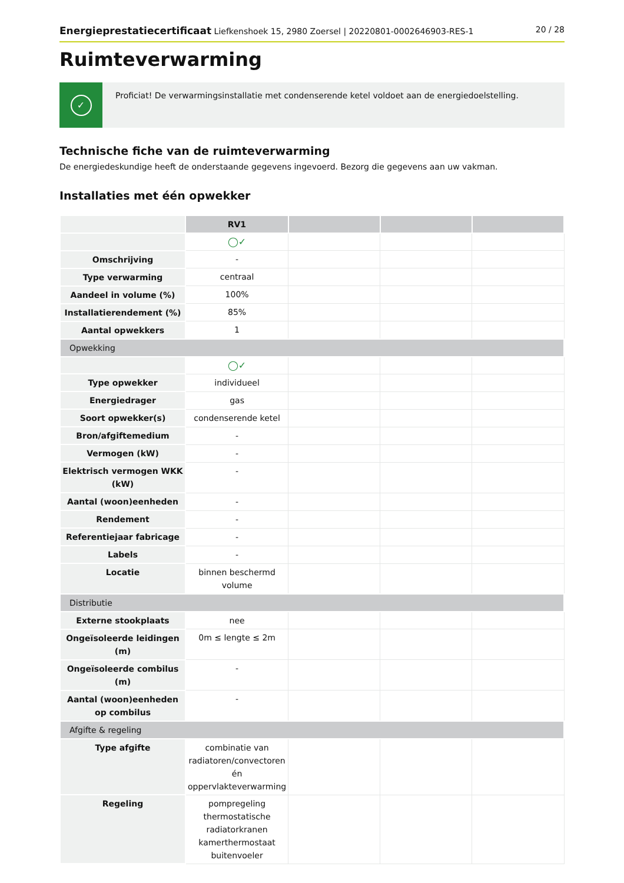Energieprestatiecertificaat Liefkenshoek 15, 2980 Zoersel | 20220801-0002646903-RES-1
20 / 28
Ruimteverwarming
✓
Proficiat! De verwarmingsinstallatie met condenserende ketel voldoet aan de energiedoelstelling.
Technische fiche van de ruimteverwarming
De energiedeskundige heeft de onderstaande gegevens ingevoerd. Bezorg die gegevens aan uw vakman.
Installaties met één opwekker
| | RV1 | | | |
| | ◯✓ | | | |
| Omschrijving | - | | | |
| Type verwarming | centraal | | | |
| Aandeel in volume (%) | 100% | | | |
| Installatierendement (%) | 85% | | | |
| Aantal opwekkers | 1 | | | |
| Opwekking | | | | |
| | ◯✓ | | | |
| Type opwekker | individueel | | | |
| Energiedrager | gas | | | |
| Soort opwekker(s) | condenserende ketel | | | |
| Bron/afgiftemedium | - | | | |
| Vermogen (kW) | - | | | |
| Elektrisch vermogen WKK (kW) | - | | | |
| Aantal (woon)eenheden | - | | | |
| Rendement | - | | | |
| Referentiejaar fabricage | - | | | |
| Labels | - | | | |
| Locatie | binnen beschermd volume | | | |
| Distributie | | | | |
| Externe stookplaats | nee | | | |
| Ongeïsoleerde leidingen (m) | 0m ≤ lengte ≤ 2m | | | |
| Ongeïsoleerde combilus (m) | - | | | |
| Aantal (woon)eenheden op combilus | - | | | |
| Afgifte & regeling | | | | |
| Type afgifte | combinatie van radiatoren/convectoren én oppervlakteverwarming | | | |
| Regeling | pompregeling thermostatische radiatorkranen kamerthermostaat buitenvoeler | | | |